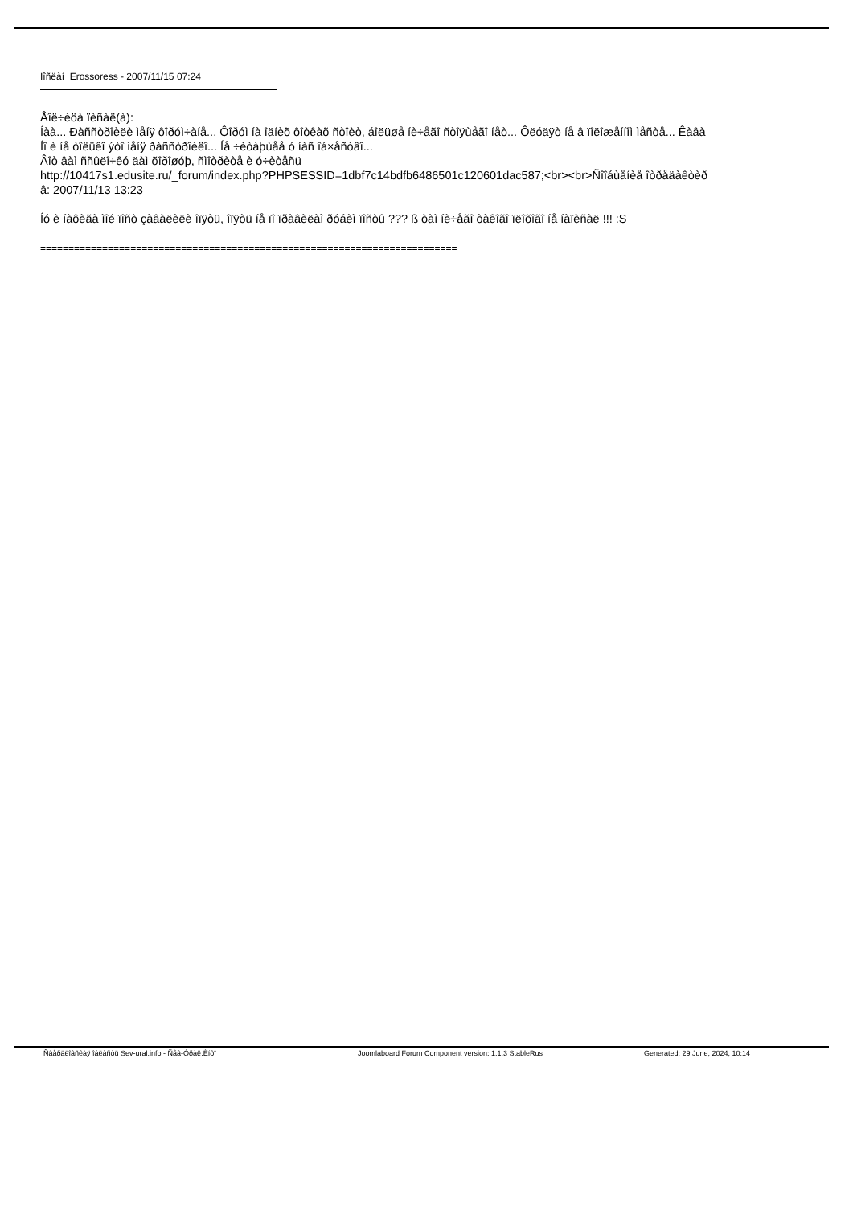Ïîñëàí Erossoress - 2007/11/15 07:24
Âîë÷èöà ïèñàë(à):
Íàà... Ðàññòðîèëè ìåíÿ ôîðóì÷àíå... Ôîðóì íà îäíèõ ôîòêàõ ñòîèò, áîëüøå íè÷åãî ñòîÿùåãî íåò... Ôëóäÿò íå â ïîëîæåííîì ìåñòå... Êàâà
Íî è íå òîëüêî ýòî ìåíÿ ðàññòðîèëî... Íå ÷èòàþùåå ó íàñ îá×åñòâî...
Âîò âàì ññûëî÷êó äàì õîðîøóþ, ñìîòðèòå è ó÷èòåñü
http://10417s1.edusite.ru/_forum/index.php?PHPSESSID=1dbf7c14bdfb6486501c120601dac587;<br><br>Ñîîáùåíèå îòðåäàêòèð
â: 2007/11/13 13:23
Íó è íàôèãà ìîé ïîñò çàâàëèëè îïÿòü, îïÿòü íå ïî ïðàâèëàì ðóáèì ïîñòû ??? ß òàì íè÷åãî òàêîãî ïëîõîãî íå íàïèñàë !!! :S
==========================================================================
Ñâåðäëîâñêàÿ îáëàñòü Sev-ural.info - Ñåâ-Óðàë.Èíôî Joomlaboard Forum Component version: 1.1.3 StableRus Generated: 29 June, 2024, 10:14